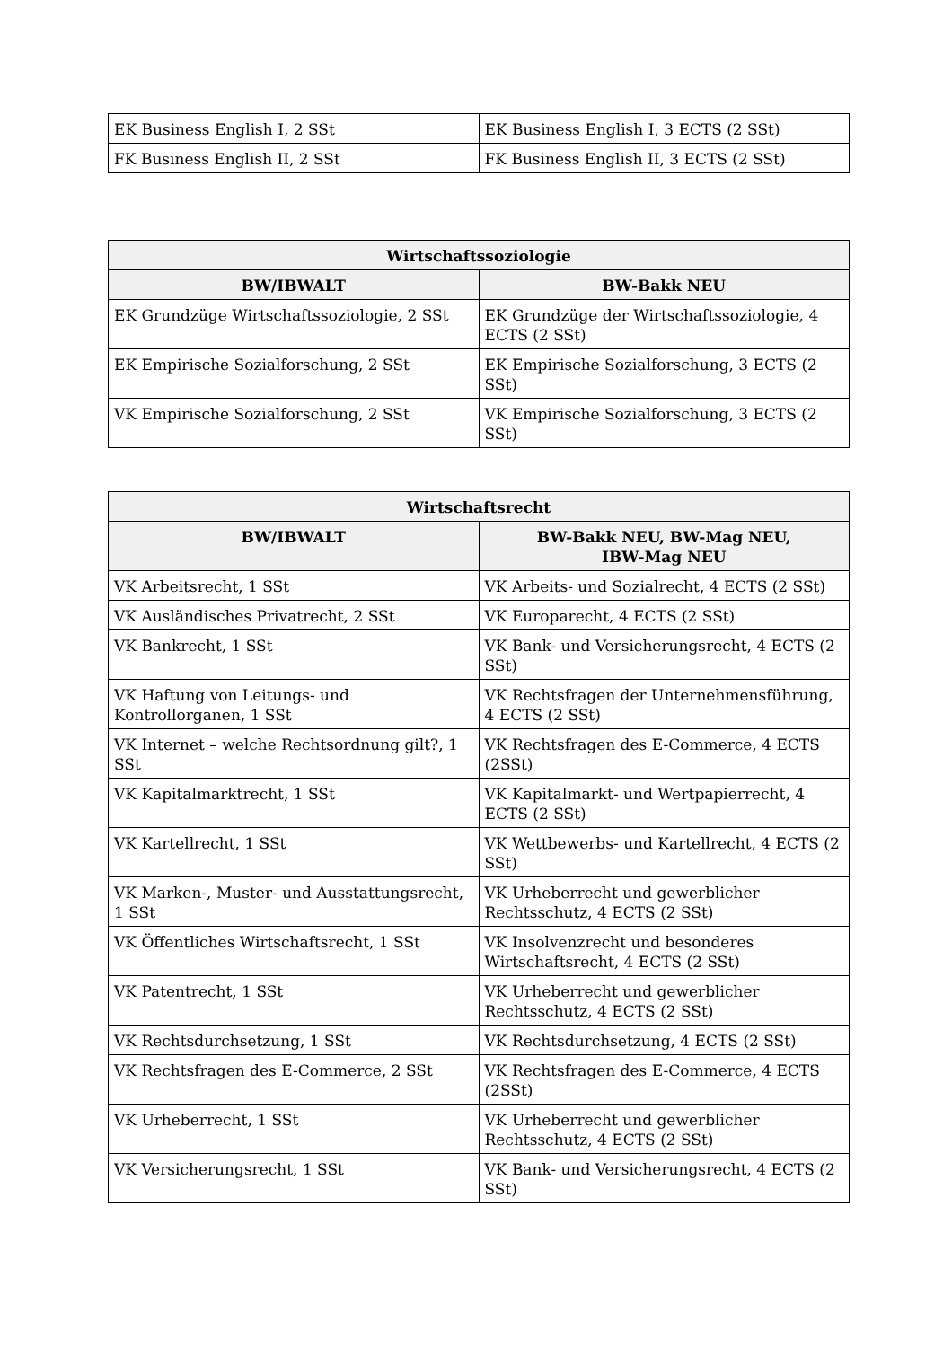| EK Business English I, 2 SSt | EK Business English I, 3 ECTS (2 SSt) |
| FK Business English II, 2 SSt | FK Business English II, 3 ECTS (2 SSt) |
| Wirtschaftssoziologie | |
| --- | --- |
| BW/IBWALT | BW-Bakk NEU |
| EK Grundzüge Wirtschaftssoziologie, 2 SSt | EK Grundzüge der Wirtschaftssoziologie, 4 ECTS (2 SSt) |
| EK Empirische Sozialforschung, 2 SSt | EK Empirische Sozialforschung, 3 ECTS (2 SSt) |
| VK Empirische Sozialforschung, 2 SSt | VK Empirische Sozialforschung, 3 ECTS (2 SSt) |
| Wirtschaftsrecht | |
| --- | --- |
| BW/IBWALT | BW-Bakk NEU, BW-Mag NEU, IBW-Mag NEU |
| VK Arbeitsrecht, 1 SSt | VK Arbeits- und Sozialrecht, 4 ECTS (2 SSt) |
| VK Ausländisches Privatrecht, 2 SSt | VK Europarecht, 4 ECTS (2 SSt) |
| VK Bankrecht, 1 SSt | VK Bank- und Versicherungsrecht, 4 ECTS (2 SSt) |
| VK Haftung von Leitungs- und Kontrollorganen, 1 SSt | VK Rechtsfragen der Unternehmensführung, 4 ECTS (2 SSt) |
| VK Internet – welche Rechtsordnung gilt?, 1 SSt | VK Rechtsfragen des E-Commerce, 4 ECTS (2SSt) |
| VK Kapitalmarktrecht, 1 SSt | VK Kapitalmarkt- und Wertpapierrecht, 4 ECTS (2 SSt) |
| VK Kartellrecht, 1 SSt | VK Wettbewerbs- und Kartellrecht, 4 ECTS (2 SSt) |
| VK Marken-, Muster- und Ausstattungsrecht, 1 SSt | VK Urheberrecht und gewerblicher Rechtsschutz, 4 ECTS (2 SSt) |
| VK Öffentliches Wirtschaftsrecht, 1 SSt | VK Insolvenzrecht und besonderes Wirtschaftsrecht, 4 ECTS (2 SSt) |
| VK Patentrecht, 1 SSt | VK Urheberrecht und gewerblicher Rechtsschutz, 4 ECTS (2 SSt) |
| VK Rechtsdurchsetzung, 1 SSt | VK Rechtsdurchsetzung, 4 ECTS (2 SSt) |
| VK Rechtsfragen des E-Commerce, 2 SSt | VK Rechtsfragen des E-Commerce, 4 ECTS (2SSt) |
| VK Urheberrecht, 1 SSt | VK Urheberrecht und gewerblicher Rechtsschutz, 4 ECTS (2 SSt) |
| VK Versicherungsrecht, 1 SSt | VK Bank- und Versicherungsrecht, 4 ECTS (2 SSt) |